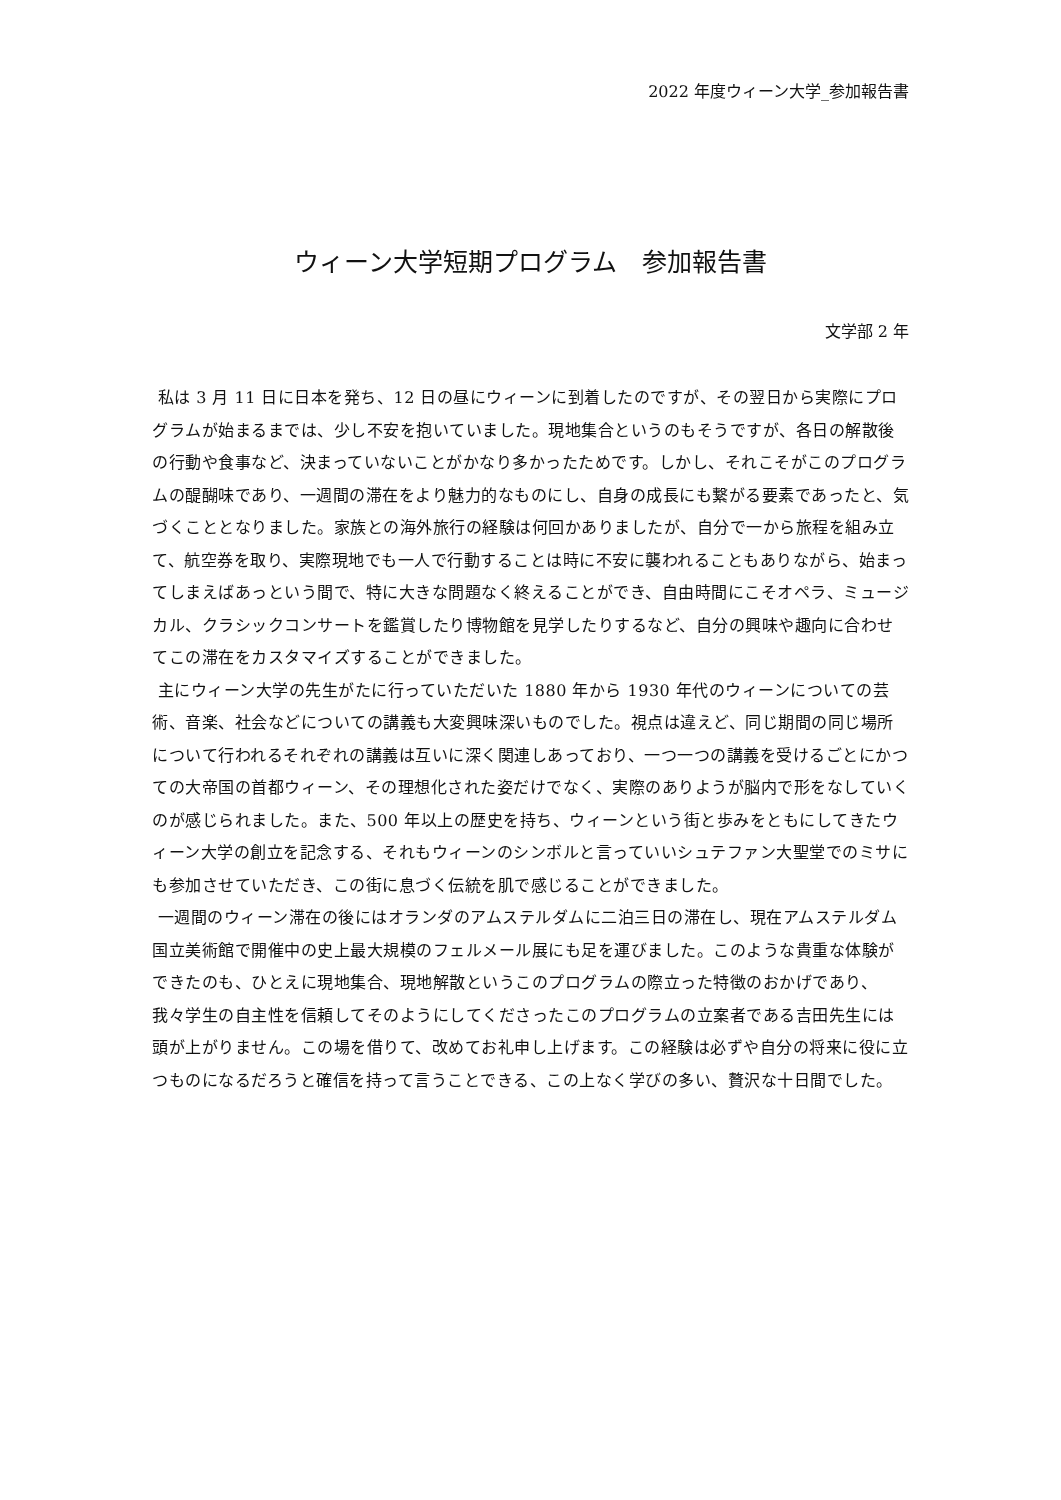2022 年度ウィーン大学_参加報告書
ウィーン大学短期プログラム　参加報告書
文学部 2 年
私は 3 月 11 日に日本を発ち、12 日の昼にウィーンに到着したのですが、その翌日から実際にプログラムが始まるまでは、少し不安を抱いていました。現地集合というのもそうですが、各日の解散後の行動や食事など、決まっていないことがかなり多かったためです。しかし、それこそがこのプログラムの醍醐味であり、一週間の滞在をより魅力的なものにし、自身の成長にも繋がる要素であったと、気づくこととなりました。家族との海外旅行の経験は何回かありましたが、自分で一から旅程を組み立て、航空券を取り、実際現地でも一人で行動することは時に不安に襲われることもありながら、始まってしまえばあっという間で、特に大きな問題なく終えることができ、自由時間にこそオペラ、ミュージカル、クラシックコンサートを鑑賞したり博物館を見学したりするなど、自分の興味や趣向に合わせてこの滞在をカスタマイズすることができました。
主にウィーン大学の先生がたに行っていただいた 1880 年から 1930 年代のウィーンについての芸術、音楽、社会などについての講義も大変興味深いものでした。視点は違えど、同じ期間の同じ場所について行われるそれぞれの講義は互いに深く関連しあっており、一つ一つの講義を受けるごとにかつての大帝国の首都ウィーン、その理想化された姿だけでなく、実際のありようが脳内で形をなしていくのが感じられました。また、500 年以上の歴史を持ち、ウィーンという街と歩みをともにしてきたウィーン大学の創立を記念する、それもウィーンのシンボルと言っていいシュテファン大聖堂でのミサにも参加させていただき、この街に息づく伝統を肌で感じることができました。
一週間のウィーン滞在の後にはオランダのアムステルダムに二泊三日の滞在し、現在アムステルダム国立美術館で開催中の史上最大規模のフェルメール展にも足を運びました。このような貴重な体験ができたのも、ひとえに現地集合、現地解散というこのプログラムの際立った特徴のおかげであり、我々学生の自主性を信頼してそのようにしてくださったこのプログラムの立案者である吉田先生には頭が上がりません。この場を借りて、改めてお礼申し上げます。この経験は必ずや自分の将来に役に立つものになるだろうと確信を持って言うことできる、この上なく学びの多い、贅沢な十日間でした。